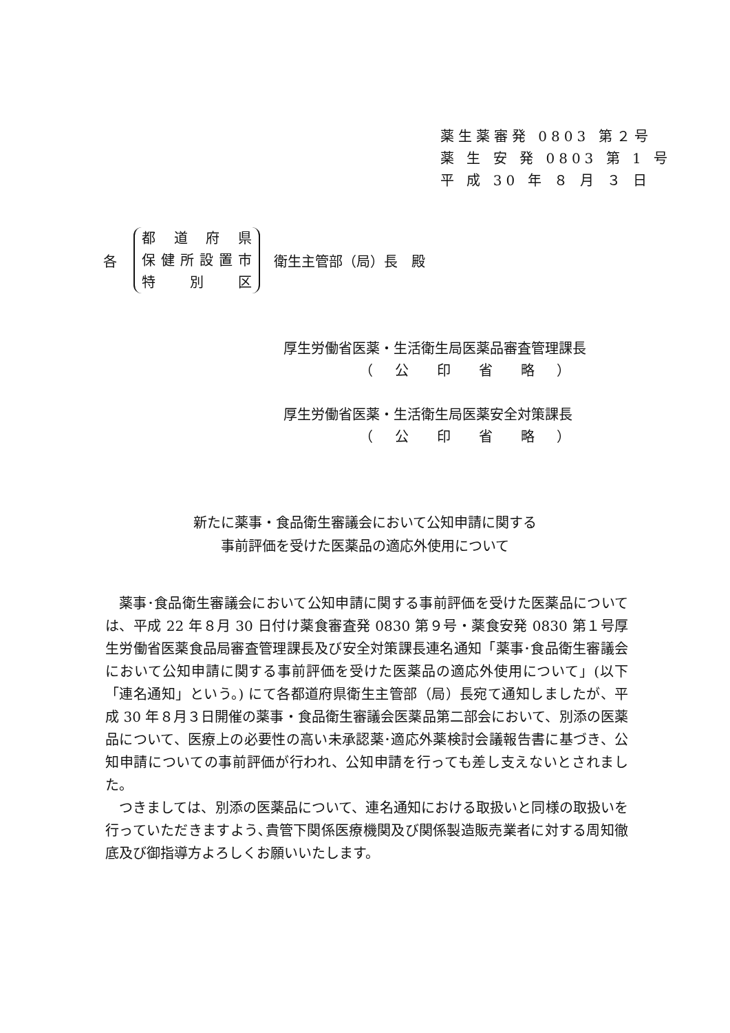薬生薬審発 0803 第２号
薬 生 安 発 0803 第 1 号
平 成 30 年 ８ 月 ３ 日
各
都道府県
保健所設置市
特別区
衛生主管部（局）長　殿
厚生労働省医薬・生活衛生局医薬品審査管理課長
（　 公 　 印 　 省 　 略 　）
厚生労働省医薬・生活衛生局医薬安全対策課長
（　 公 　 印 　 省 　 略 　）
新たに薬事・食品衛生審議会において公知申請に関する
事前評価を受けた医薬品の適応外使用について
薬事･食品衛生審議会において公知申請に関する事前評価を受けた医薬品については、平成 22 年８月 30 日付け薬食審査発 0830 第９号・薬食安発 0830 第１号厚生労働省医薬食品局審査管理課長及び安全対策課長連名通知「薬事･食品衛生審議会において公知申請に関する事前評価を受けた医薬品の適応外使用について」(以下「連名通知」という。) にて各都道府県衛生主管部（局）長宛て通知しましたが、平成 30 年８月３日開催の薬事・食品衛生審議会医薬品第二部会において、別添の医薬品について、医療上の必要性の高い未承認薬･適応外薬検討会議報告書に基づき、公知申請についての事前評価が行われ、公知申請を行っても差し支えないとされました。
つきましては、別添の医薬品について、連名通知における取扱いと同様の取扱いを行っていただきますよう､貴管下関係医療機関及び関係製造販売業者に対する周知徹底及び御指導方よろしくお願いいたします。